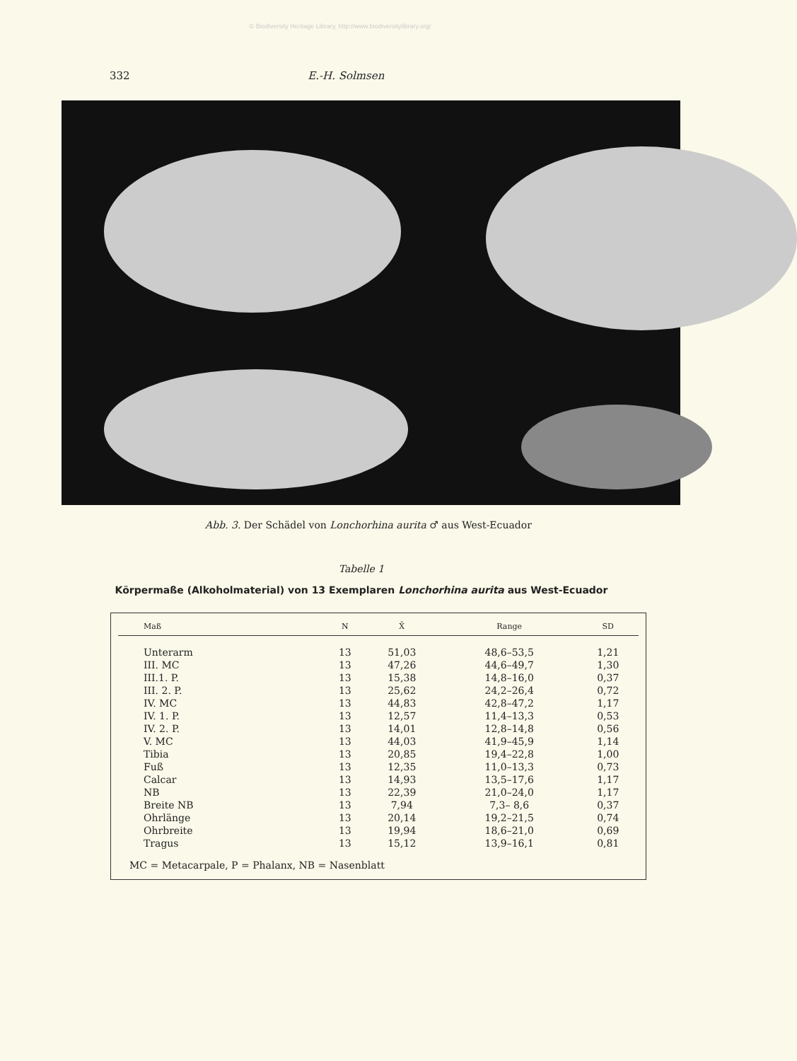© Biodiversity Heritage Library, http://www.biodiversitylibrary.org/
332 E.-H. Solmsen
Abb. 3. Der Schädel von Lonchorhina aurita ♂ aus West-Ecuador
Tabelle 1
Körpermaße (Alkoholmaterial) von 13 Exemplaren Lonchorhina aurita aus West-Ecuador
| Maß | N | X̄ | Range | SD |
| --- | --- | --- | --- | --- |
| Unterarm | 13 | 51,03 | 48,6–53,5 | 1,21 |
| III. MC | 13 | 47,26 | 44,6–49,7 | 1,30 |
| III.1. P. | 13 | 15,38 | 14,8–16,0 | 0,37 |
| III. 2. P. | 13 | 25,62 | 24,2–26,4 | 0,72 |
| IV. MC | 13 | 44,83 | 42,8–47,2 | 1,17 |
| IV. 1. P. | 13 | 12,57 | 11,4–13,3 | 0,53 |
| IV. 2. P. | 13 | 14,01 | 12,8–14,8 | 0,56 |
| V. MC | 13 | 44,03 | 41,9–45,9 | 1,14 |
| Tibia | 13 | 20,85 | 19,4–22,8 | 1,00 |
| Fuß | 13 | 12,35 | 11,0–13,3 | 0,73 |
| Calcar | 13 | 14,93 | 13,5–17,6 | 1,17 |
| NB | 13 | 22,39 | 21,0–24,0 | 1,17 |
| Breite NB | 13 | 7,94 | 7,3– 8,6 | 0,37 |
| Ohrlänge | 13 | 20,14 | 19,2–21,5 | 0,74 |
| Ohrbreite | 13 | 19,94 | 18,6–21,0 | 0,69 |
| Tragus | 13 | 15,12 | 13,9–16,1 | 0,81 |
MC = Metacarpale, P = Phalanx, NB = Nasenblatt